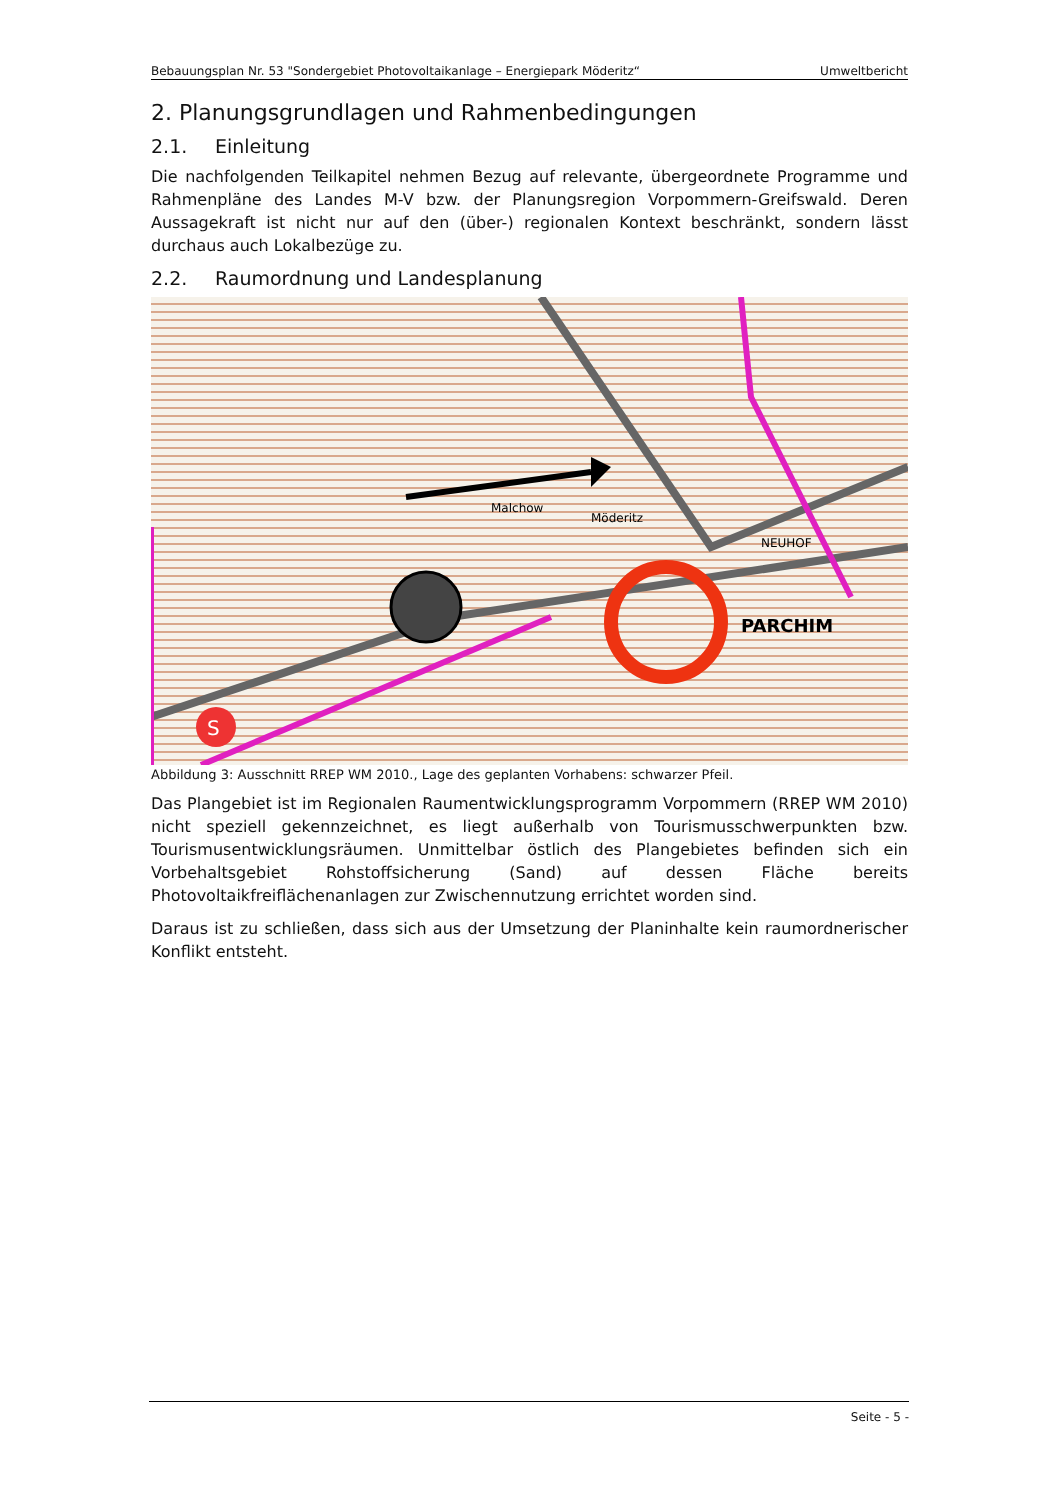Bebauungsplan Nr. 53 "Sondergebiet Photovoltaikanlage – Energiepark Möderitz“Umweltbericht
2. Planungsgrundlagen und Rahmenbedingungen
2.1. Einleitung
Die nachfolgenden Teilkapitel nehmen Bezug auf relevante, übergeordnete Programme und Rahmenpläne des Landes M-V bzw. der Planungsregion Vorpommern-Greifswald. Deren Aussagekraft ist nicht nur auf den (über-) regionalen Kontext beschränkt, sondern lässt durchaus auch Lokalbezüge zu.
2.2. Raumordnung und Landesplanung
S
PARCHIM
NEUHOF
Malchow
Möderitz
Abbildung 3: Ausschnitt RREP WM 2010., Lage des geplanten Vorhabens: schwarzer Pfeil.
Das Plangebiet ist im Regionalen Raumentwicklungsprogramm Vorpommern (RREP WM 2010) nicht speziell gekennzeichnet, es liegt außerhalb von Tourismusschwerpunkten bzw. Tourismusentwicklungsräumen. Unmittelbar östlich des Plangebietes befinden sich ein Vorbehaltsgebiet Rohstoffsicherung (Sand) auf dessen Fläche bereits Photovoltaikfreiflächenanlagen zur Zwischennutzung errichtet worden sind.
Daraus ist zu schließen, dass sich aus der Umsetzung der Planinhalte kein raumordnerischer Konflikt entsteht.
Seite - 5 -